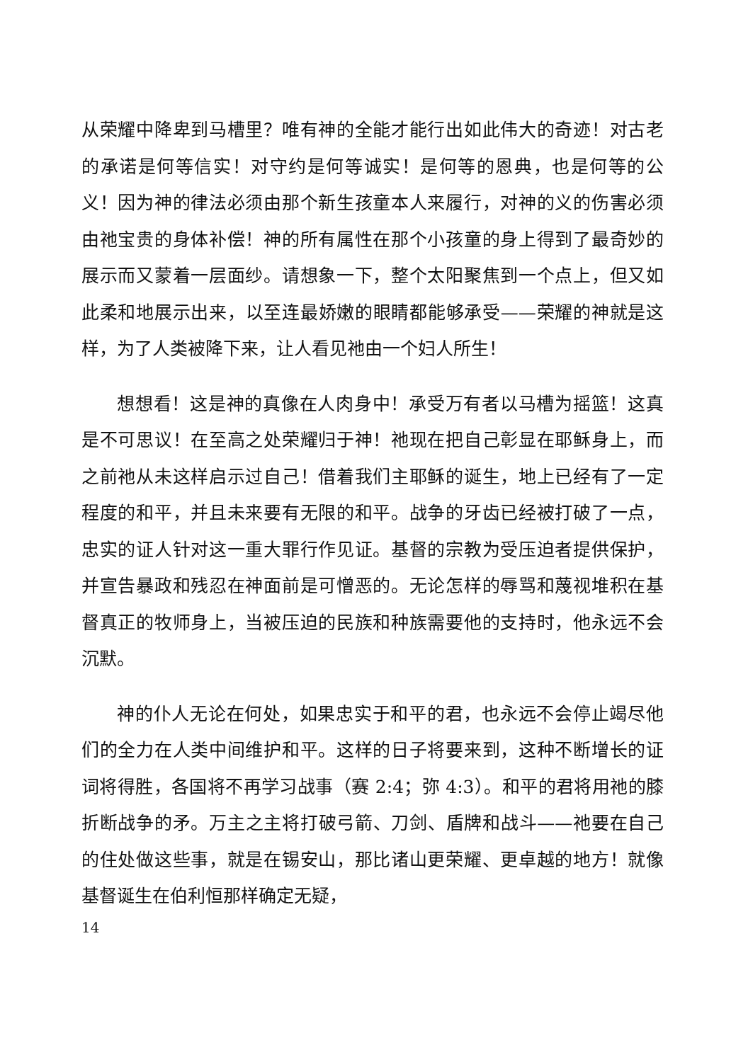从荣耀中降卑到马槽里？唯有神的全能才能行出如此伟大的奇迹！对古老的承诺是何等信实！对守约是何等诚实！是何等的恩典，也是何等的公义！因为神的律法必须由那个新生孩童本人来履行，对神的义的伤害必须由祂宝贵的身体补偿！神的所有属性在那个小孩童的身上得到了最奇妙的展示而又蒙着一层面纱。请想象一下，整个太阳聚焦到一个点上，但又如此柔和地展示出来，以至连最娇嫩的眼睛都能够承受——荣耀的神就是这样，为了人类被降下来，让人看见祂由一个妇人所生！
想想看！这是神的真像在人肉身中！承受万有者以马槽为摇篮！这真是不可思议！在至高之处荣耀归于神！祂现在把自己彰显在耶稣身上，而之前祂从未这样启示过自己！借着我们主耶稣的诞生，地上已经有了一定程度的和平，并且未来要有无限的和平。战争的牙齿已经被打破了一点，忠实的证人针对这一重大罪行作见证。基督的宗教为受压迫者提供保护，并宣告暴政和残忍在神面前是可憎恶的。无论怎样的辱骂和蔑视堆积在基督真正的牧师身上，当被压迫的民族和种族需要他的支持时，他永远不会沉默。
神的仆人无论在何处，如果忠实于和平的君，也永远不会停止竭尽他们的全力在人类中间维护和平。这样的日子将要来到，这种不断增长的证词将得胜，各国将不再学习战事（赛 2:4；弥 4:3）。和平的君将用祂的膝折断战争的矛。万主之主将打破弓箭、刀剑、盾牌和战斗——祂要在自己的住处做这些事，就是在锡安山，那比诸山更荣耀、更卓越的地方！就像基督诞生在伯利恒那样确定无疑，
14